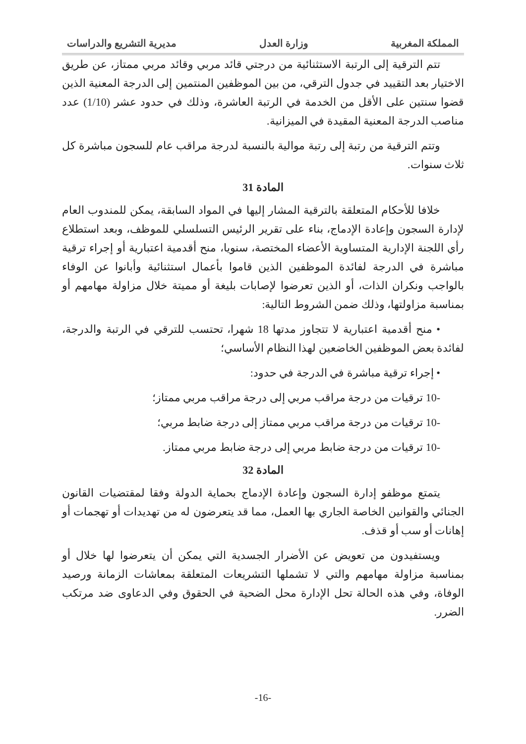المملكة المغربية وزارة العدل مديرية التشريع والدراسات
تتم الترقية إلى الرتبة الاستثنائية من درجتي قائد مربي وقائد مربي ممتاز، عن طريق الاختيار بعد التقييد في جدول الترقي، من بين الموظفين المنتمين إلى الدرجة المعنية الذين قضوا سنتين على الأقل من الخدمة في الرتبة العاشرة، وذلك في حدود عشر (1/10) عدد مناصب الدرجة المعنية المقيدة في الميزانية.
وتتم الترقية من رتبة إلى رتبة موالية بالنسبة لدرجة مراقب عام للسجون مباشرة كل ثلاث سنوات.
المادة 31
خلافا للأحكام المتعلقة بالترقية المشار إليها في المواد السابقة، يمكن للمندوب العام لإدارة السجون وإعادة الإدماج، بناء على تقرير الرئيس التسلسلي للموظف، وبعد استطلاع رأي اللجنة الإدارية المتساوية الأعضاء المختصة، سنويا، منح أقدمية اعتبارية أو إجراء ترقية مباشرة في الدرجة لفائدة الموظفين الذين قاموا بأعمال استثنائية وأبانوا عن الوفاء بالواجب ونكران الذات، أو الذين تعرضوا لإصابات بليغة أو مميتة خلال مزاولة مهامهم أو بمناسبة مزاولتها، وذلك ضمن الشروط التالية:
• منح أقدمية اعتبارية لا تتجاوز مدتها 18 شهرا، تحتسب للترقي في الرتبة والدرجة، لفائدة بعض الموظفين الخاضعين لهذا النظام الأساسي؛
• إجراء ترقية مباشرة في الدرجة في حدود:
-10 ترقيات من درجة مراقب مربي إلى درجة مراقب مربي ممتاز؛
-10 ترقيات من درجة مراقب مربي ممتاز إلى درجة ضابط مربي؛
-10 ترقيات من درجة ضابط مربي إلى درجة ضابط مربي ممتاز.
المادة 32
يتمتع موظفو إدارة السجون وإعادة الإدماج بحماية الدولة وفقا لمقتضيات القانون الجنائي والقوانين الخاصة الجاري بها العمل، مما قد يتعرضون له من تهديدات أو تهجمات أو إهانات أو سب أو قذف.
ويستفيدون من تعويض عن الأضرار الجسدية التي يمكن أن يتعرضوا لها خلال أو بمناسبة مزاولة مهامهم والتي لا تشملها التشريعات المتعلقة بمعاشات الزمانة ورصيد الوفاة، وفي هذه الحالة تحل الإدارة محل الضحية في الحقوق وفي الدعاوى ضد مرتكب الضرر.
-16-